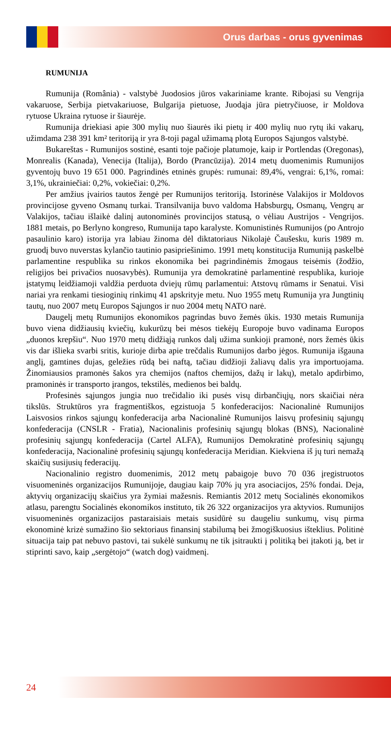Orus darbas - orus gyvenimas
RUMUNIJA
Rumunija (România) - valstybė Juodosios jūros vakariniame krante. Ribojasi su Vengrija vakaruose, Serbija pietvakariuose, Bulgarija pietuose, Juodąja jūra pietryčiuose, ir Moldova rytuose Ukraina rytuose ir šiaurėje.
Rumunija driekiasi apie 300 mylių nuo šiaurės iki pietų ir 400 mylių nuo rytų iki vakarų, užimdama 238 391 km² teritoriją ir yra 8-toji pagal užimamą plotą Europos Sąjungos valstybė.
Bukareštas - Rumunijos sostinė, esanti toje pačioje platumoje, kaip ir Portlendas (Oregonas), Monrealis (Kanada), Venecija (Italija), Bordo (Prancūzija). 2014 metų duomenimis Rumunijos gyventojų buvo 19 651 000. Pagrindinės etninės grupės: rumunai: 89,4%, vengrai: 6,1%, romai: 3,1%, ukrainiečiai: 0,2%, vokiečiai: 0,2%.
Per amžius įvairios tautos žengė per Rumunijos teritoriją. Istorinėse Valakijos ir Moldovos provincijose gyveno Osmanų turkai. Transilvanija buvo valdoma Habsburgų, Osmanų, Vengrų ar Valakijos, tačiau išlaikė dalinį autonominės provincijos statusą, o vėliau Austrijos - Vengrijos. 1881 metais, po Berlyno kongreso, Rumunija tapo karalyste. Komunistinės Rumunijos (po Antrojo pasaulinio karo) istorija yra labiau žinoma dėl diktatoriaus Nikolajė Čaušesku, kuris 1989 m. gruodį buvo nuverstas kylančio tautinio pasipriešinimo. 1991 metų konstitucija Rumuniją paskelbė parlamentine respublika su rinkos ekonomika bei pagrindinėmis žmogaus teisėmis (žodžio, religijos bei privačios nuosavybės). Rumunija yra demokratinė parlamentinė respublika, kurioje įstatymų leidžiamoji valdžia perduota dviejų rūmų parlamentui: Atstovų rūmams ir Senatui. Visi nariai yra renkami tiesioginių rinkimų 41 apskrityje metu. Nuo 1955 metų Rumunija yra Jungtinių tautų, nuo 2007 metų Europos Sąjungos ir nuo 2004 metų NATO narė.
Daugelį metų Rumunijos ekonomikos pagrindas buvo žemės ūkis. 1930 metais Rumunija buvo viena didžiausių kviečių, kukurūzų bei mėsos tiekėjų Europoje buvo vadinama Europos „duonos krepšiu“. Nuo 1970 metų didžiąją runkos dalį užima sunkioji pramonė, nors žemės ūkis vis dar išlieka svarbi sritis, kurioje dirba apie trečdalis Rumunijos darbo jėgos. Rumunija išgauna anglį, gamtines dujas, geležies rūdą bei naftą, tačiau didžioji žaliavų dalis yra importuojama. Žinomiausios pramonės šakos yra chemijos (naftos chemijos, dažų ir lakų), metalo apdirbimo, pramoninės ir transporto įrangos, tekstilės, medienos bei baldų.
Profesinės sąjungos jungia nuo trečidalio iki pusės visų dirbančiųjų, nors skaičiai nėra tikslūs. Struktūros yra fragmentiškos, egzistuoja 5 konfederacijos: Nacionalinė Rumunijos Laisvosios rinkos sąjungų konfederacija arba Nacionalinė Rumunijos laisvų profesinių sąjungų konfederacija (CNSLR - Fratia), Nacionalinis profesinių sąjungų blokas (BNS), Nacionalinė profesinių sąjungų konfederacija (Cartel ALFA), Rumunijos Demokratinė profesinių sąjungų konfederacija, Nacionalinė profesinių sąjungų konfederacija Meridian. Kiekviena iš jų turi nemažą skaičių susijusių federacijų.
Nacionalinio registro duomenimis, 2012 metų pabaigoje buvo 70 036 įregistruotos visuomeninės organizacijos Rumunijoje, daugiau kaip 70% jų yra asociacijos, 25% fondai. Deja, aktyvių organizacijų skaičius yra žymiai mažesnis. Remiantis 2012 metų Socialinės ekonomikos atlasu, parengtu Socialinės ekonomikos instituto, tik 26 322 organizacijos yra aktyvios. Rumunijos visuomeninės organizacijos pastaraisiais metais susidūrė su daugeliu sunkumų, visų pirma ekonominė krizė sumažino šio sektoriaus finansinį stabilumą bei žmogiškuosius išteklius. Politinė situacija taip pat nebuvo pastovi, tai sukėlė sunkumų ne tik įsitraukti į politiką bei įtakoti ją, bet ir stiprinti savo, kaip „sergėtojo“ (watch dog) vaidmenį.
24